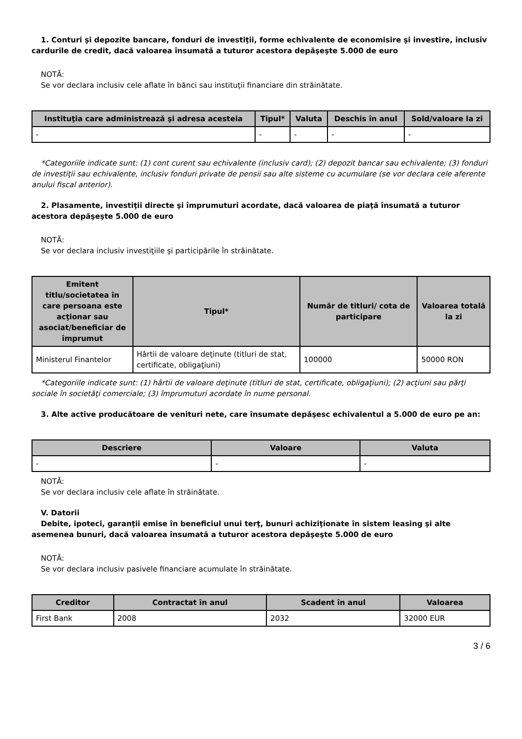1. Conturi şi depozite bancare, fonduri de investiţii, forme echivalente de economisire şi investire, inclusiv cardurile de credit, dacă valoarea însumată a tuturor acestora depăşeşte 5.000 de euro
NOTĂ:
Se vor declara inclusiv cele aflate în bănci sau instituţii financiare din străinătate.
| Instituţia care administrează şi adresa acesteia | Tipul* | Valuta | Deschis în anul | Sold/valoare la zi |
| --- | --- | --- | --- | --- |
| - | - | - | - | - |
*Categoriile indicate sunt: (1) cont curent sau echivalente (inclusiv card); (2) depozit bancar sau echivalente; (3) fonduri de investiţii sau echivalente, inclusiv fonduri private de pensii sau alte sisteme cu acumulare (se vor declara cele aferente anului fiscal anterior).
2. Plasamente, investiţii directe şi împrumuturi acordate, dacă valoarea de piaţă însumată a tuturor acestora depăşeşte 5.000 de euro
NOTĂ:
Se vor declara inclusiv investiţiile şi participările în străinătate.
| Emitent titlu/societatea în care persoana este acţionar sau asociat/beneficiar de împrumut | Tipul* | Număr de titluri/ cota de participare | Valoarea totală la zi |
| --- | --- | --- | --- |
| Ministerul Finantelor | Hârtii de valoare deţinute (titluri de stat, certificate, obligaţiuni) | 100000 | 50000 RON |
*Categoriile indicate sunt: (1) hârtii de valoare deţinute (titluri de stat, certificate, obligaţiuni); (2) acţiuni sau părţi sociale în societăţi comerciale; (3) împrumuturi acordate în nume personal.
3. Alte active producătoare de venituri nete, care însumate depăşesc echivalentul a 5.000 de euro pe an:
| Descriere | Valoare | Valuta |
| --- | --- | --- |
| - | - | - |
NOTĂ:
Se vor declara inclusiv cele aflate în străinătate.
V. Datorii
Debite, ipoteci, garanţii emise în beneficiul unui terţ, bunuri achiziţionate în sistem leasing şi alte asemenea bunuri, dacă valoarea însumată a tuturor acestora depăşeşte 5.000 de euro
NOTĂ:
Se vor declara inclusiv pasivele financiare acumulate în străinătate.
| Creditor | Contractat în anul | Scadent în anul | Valoarea |
| --- | --- | --- | --- |
| First Bank | 2008 | 2032 | 32000 EUR |
3 / 6